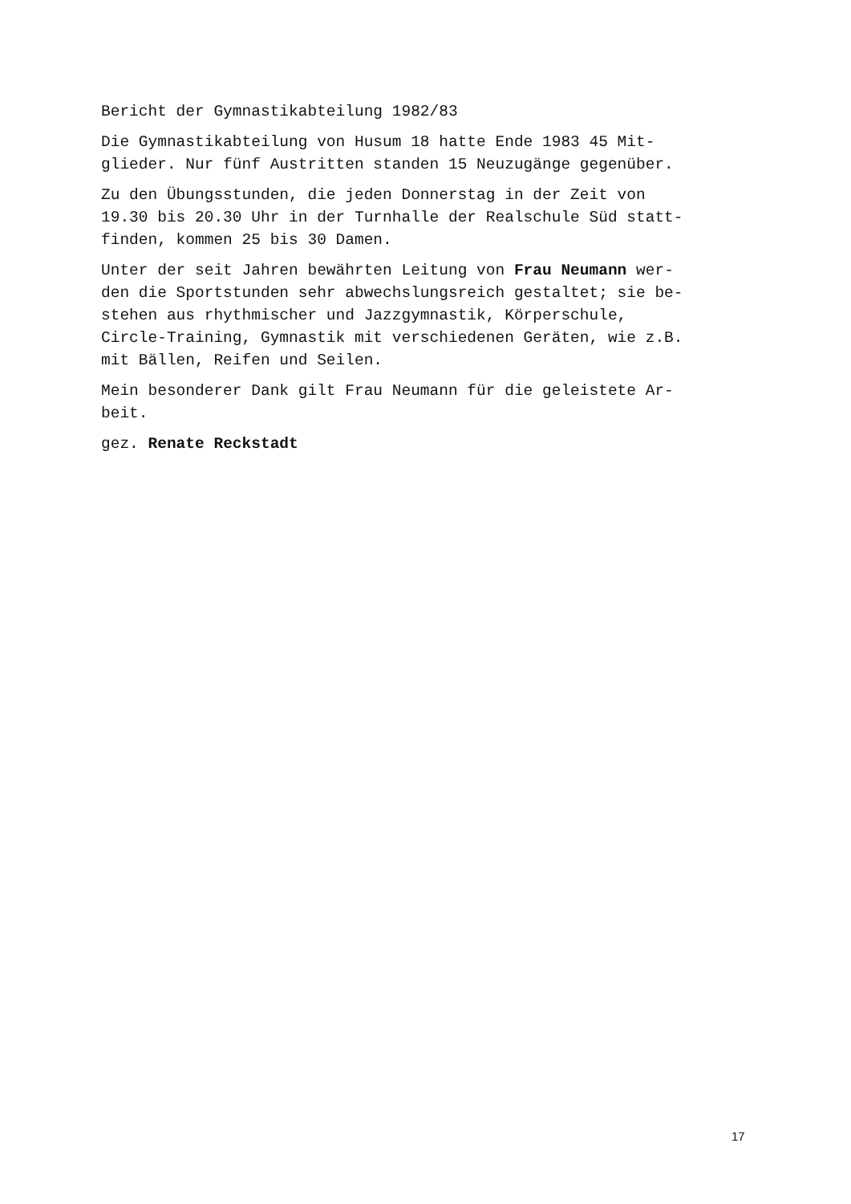Bericht der Gymnastikabteilung 1982/83
Die Gymnastikabteilung von Husum 18 hatte Ende 1983 45 Mit-
glieder. Nur fünf Austritten standen 15 Neuzugänge gegenüber.
Zu den Übungsstunden, die jeden Donnerstag in der Zeit von
19.30 bis 20.30 Uhr in der Turnhalle der Realschule Süd statt-
finden, kommen 25 bis 30 Damen.
Unter der seit Jahren bewährten Leitung von Frau Neumann wer-
den die Sportstunden sehr abwechslungsreich gestaltet; sie be-
stehen aus rhythmischer und Jazzgymnastik, Körperschule,
Circle-Training, Gymnastik mit verschiedenen Geräten, wie z.B.
mit Bällen, Reifen und Seilen.
Mein besonderer Dank gilt Frau Neumann für die geleistete Ar-
beit.
gez. Renate Reckstadt
17